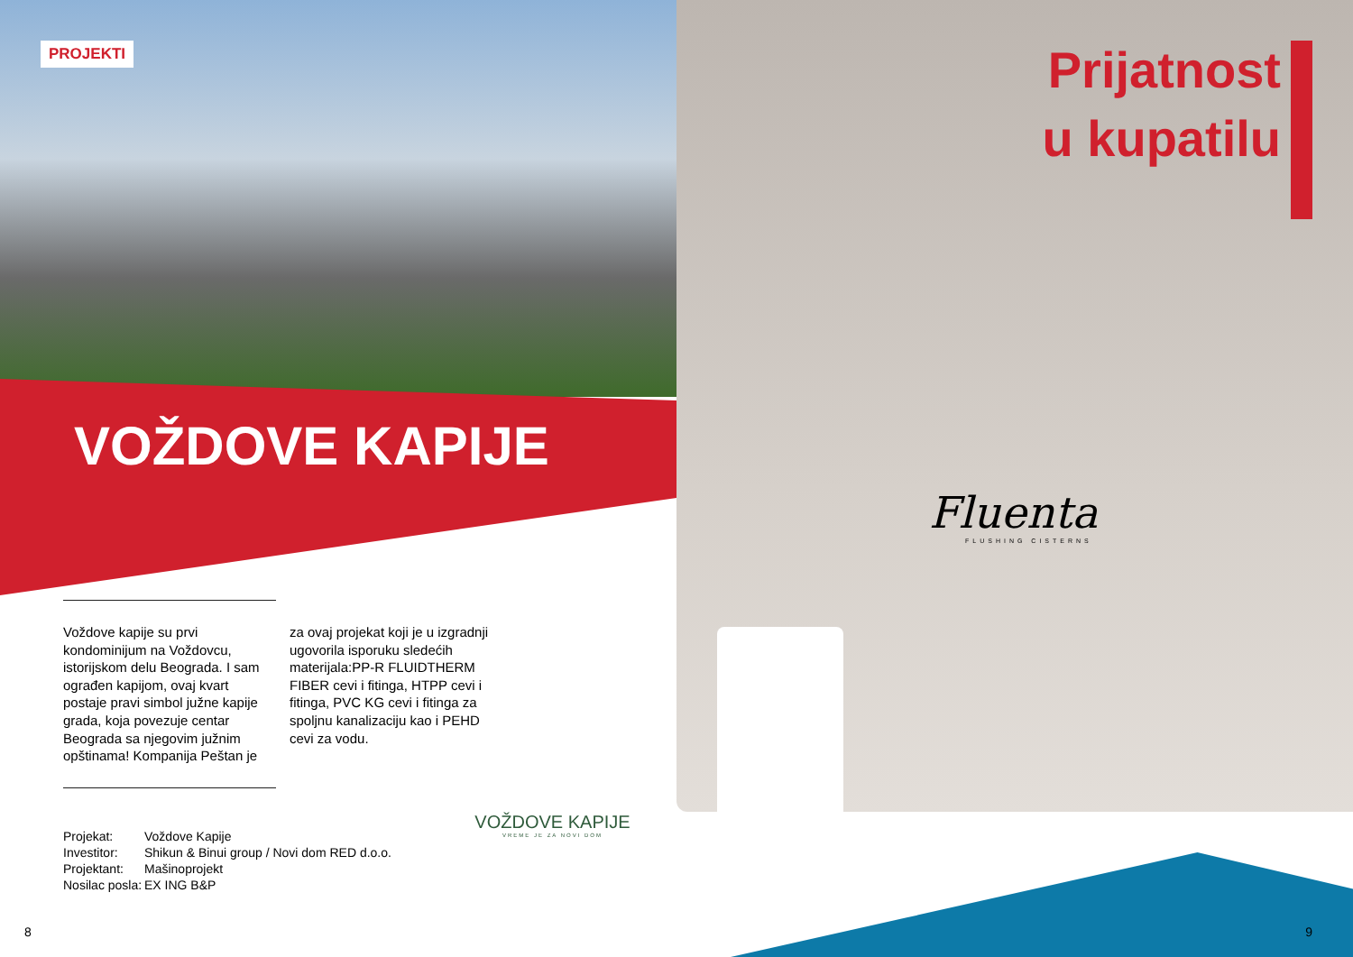PROJEKTI
VOŽDOVE KAPIJE
Voždove kapije su prvi kondominijum na Voždovcu, istorijskom delu Beograda. I sam ograđen kapijom, ovaj kvart postaje pravi simbol južne kapije grada, koja povezuje centar Beograda sa njegovim južnim opštinama! Kompanija Peštan je
za ovaj projekat koji je u izgradnji ugovorila isporuku sledećih materijala:PP-R FLUIDTHERM FIBER cevi i fitinga, HTPP cevi i fitinga, PVC KG cevi i fitinga za spoljnu kanalizaciju kao i PEHD cevi za vodu.
Projekat: Voždove Kapije
Investitor: Shikun & Binui group / Novi dom RED d.o.o.
Projektant: Mašinoprojekt
Nosilac posla: EX ING B&P
VOŽDOVE KAPIJE
VREME JE ZA NOVI DOM
8
Prijatnost
u kupatilu
Fluenta
FLUSHING CISTERNS
9